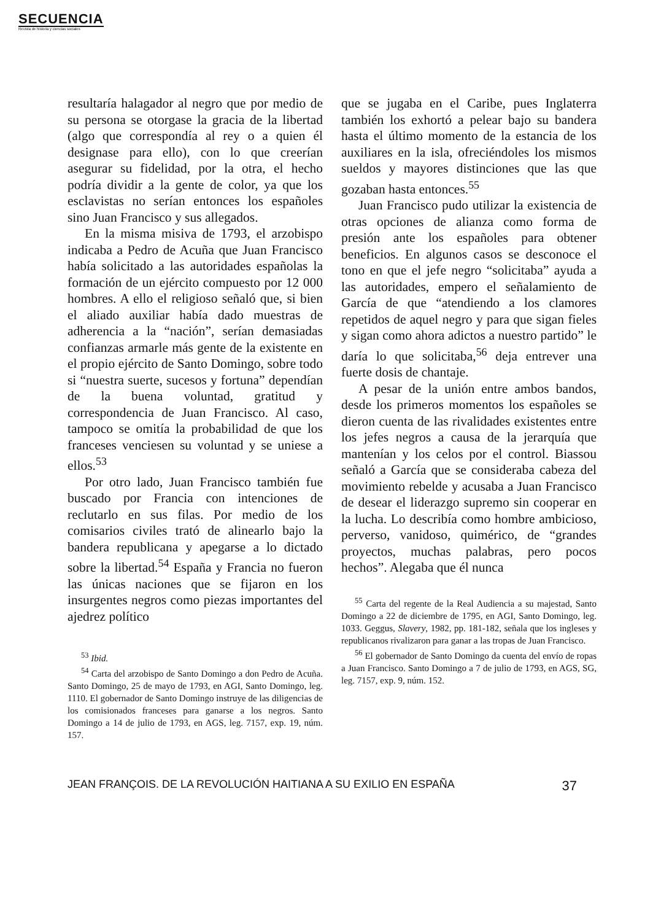SECUENCIA
Revista de historia y ciencias sociales
resultaría halagador al negro que por medio de su persona se otorgase la gracia de la libertad (algo que correspondía al rey o a quien él designase para ello), con lo que creerían asegurar su fidelidad, por la otra, el hecho podría dividir a la gente de color, ya que los esclavistas no serían entonces los españoles sino Juan Francisco y sus allegados.
En la misma misiva de 1793, el arzobispo indicaba a Pedro de Acuña que Juan Francisco había solicitado a las autoridades españolas la formación de un ejército compuesto por 12 000 hombres. A ello el religioso señaló que, si bien el aliado auxiliar había dado muestras de adherencia a la “nación”, serían demasiadas confianzas armarle más gente de la existente en el propio ejército de Santo Domingo, sobre todo si “nuestra suerte, sucesos y fortuna” dependían de la buena voluntad, gratitud y correspondencia de Juan Francisco. Al caso, tampoco se omitía la probabilidad de que los franceses venciesen su voluntad y se uniese a ellos.<sup>53</sup>
Por otro lado, Juan Francisco también fue buscado por Francia con intenciones de reclutarlo en sus filas. Por medio de los comisarios civiles trató de alinearlo bajo la bandera republicana y apegarse a lo dictado sobre la libertad.<sup>54</sup> España y Francia no fueron las únicas naciones que se fijaron en los insurgentes negros como piezas importantes del ajedrez político
<sup>53</sup> Ibid.
<sup>54</sup> Carta del arzobispo de Santo Domingo a don Pedro de Acuña. Santo Domingo, 25 de mayo de 1793, en AGI, Santo Domingo, leg. 1110. El gobernador de Santo Domingo instruye de las diligencias de los comisionados franceses para ganarse a los negros. Santo Domingo a 14 de julio de 1793, en AGS, leg. 7157, exp. 19, núm. 157.
que se jugaba en el Caribe, pues Inglaterra también los exhortó a pelear bajo su bandera hasta el último momento de la estancia de los auxiliares en la isla, ofreciéndoles los mismos sueldos y mayores distinciones que las que gozaban hasta entonces.<sup>55</sup>
Juan Francisco pudo utilizar la existencia de otras opciones de alianza como forma de presión ante los españoles para obtener beneficios. En algunos casos se desconoce el tono en que el jefe negro “solicitaba” ayuda a las autoridades, empero el señalamiento de García de que “atendiendo a los clamores repetidos de aquel negro y para que sigan fieles y sigan como ahora adictos a nuestro partido” le daría lo que solicitaba,<sup>56</sup> deja entrever una fuerte dosis de chantaje.
A pesar de la unión entre ambos bandos, desde los primeros momentos los españoles se dieron cuenta de las rivalidades existentes entre los jefes negros a causa de la jerarquía que mantenían y los celos por el control. Biassou señaló a García que se consideraba cabeza del movimiento rebelde y acusaba a Juan Francisco de desear el liderazgo supremo sin cooperar en la lucha. Lo describía como hombre ambicioso, perverso, vanidoso, quimérico, de “grandes proyectos, muchas palabras, pero pocos hechos”. Alegaba que él nunca
<sup>55</sup> Carta del regente de la Real Audiencia a su majestad, Santo Domingo a 22 de diciembre de 1795, en AGI, Santo Domingo, leg. 1033. Geggus, Slavery, 1982, pp. 181-182, señala que los ingleses y republicanos rivalizaron para ganar a las tropas de Juan Francisco.
<sup>56</sup> El gobernador de Santo Domingo da cuenta del envío de ropas a Juan Francisco. Santo Domingo a 7 de julio de 1793, en AGS, SG, leg. 7157, exp. 9, núm. 152.
JEAN FRANÇOIS. DE LA REVOLUCIÓN HAITIANA A SU EXILIO EN ESPAÑA 37